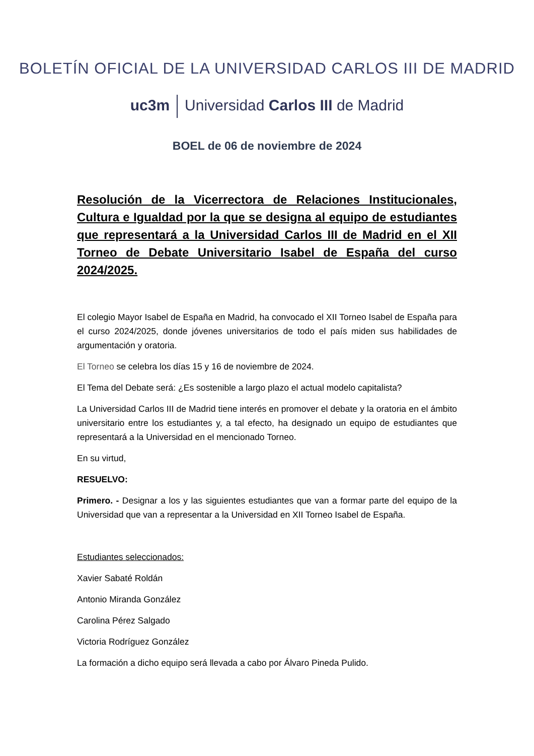BOLETÍN OFICIAL DE LA UNIVERSIDAD CARLOS III DE MADRID
uc3m Universidad Carlos III de Madrid
BOEL de 06 de noviembre de 2024
Resolución de la Vicerrectora de Relaciones Institucionales, Cultura e Igualdad por la que se designa al equipo de estudiantes que representará a la Universidad Carlos III de Madrid en el XII Torneo de Debate Universitario Isabel de España del curso 2024/2025.
El colegio Mayor Isabel de España en Madrid, ha convocado el XII Torneo Isabel de España para el curso 2024/2025, donde jóvenes universitarios de todo el país miden sus habilidades de argumentación y oratoria.
El Torneo se celebra los días 15 y 16 de noviembre de 2024.
El Tema del Debate será: ¿Es sostenible a largo plazo el actual modelo capitalista?
La Universidad Carlos III de Madrid tiene interés en promover el debate y la oratoria en el ámbito universitario entre los estudiantes y, a tal efecto, ha designado un equipo de estudiantes que representará a la Universidad en el mencionado Torneo.
En su virtud,
RESUELVO:
Primero. - Designar a los y las siguientes estudiantes que van a formar parte del equipo de la Universidad que van a representar a la Universidad en XII Torneo Isabel de España.
Estudiantes seleccionados:
Xavier Sabaté Roldán
Antonio Miranda González
Carolina Pérez Salgado
Victoria Rodríguez González
La formación a dicho equipo será llevada a cabo por Álvaro Pineda Pulido.